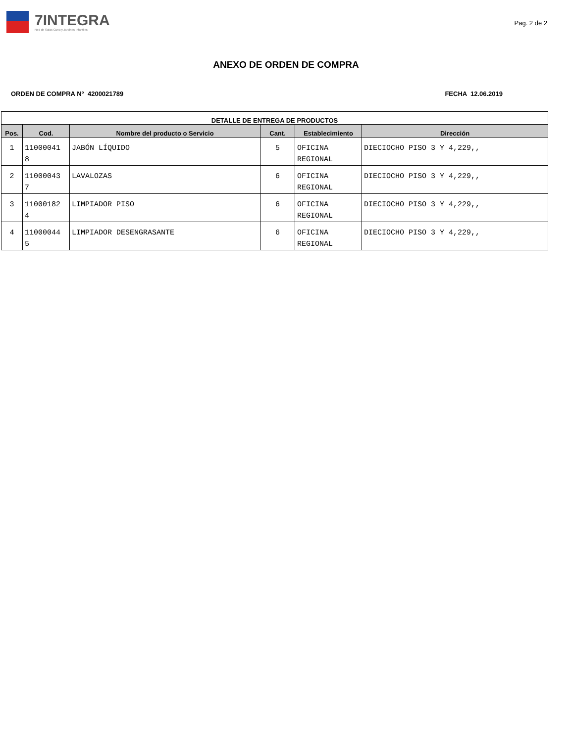7INTEGRA
Red de Salas Cuna y Jardines Infantiles
Pag. 2 de 2
ANEXO DE ORDEN DE COMPRA
ORDEN DE COMPRA N° 4200021789 FECHA 12.06.2019
| DETALLE DE ENTREGA DE PRODUCTOS | | | | | |
| --- | --- | --- | --- | --- | --- |
| Pos. | Cod. | Nombre del producto o Servicio | Cant. | Establecimiento | Dirección |
| 1 | 11000041 8 | JABÓN LÍQUIDO | 5 | OFICINA REGIONAL | DIECIOCHO PISO 3 Y 4,229,, |
| 2 | 11000043 7 | LAVALOZAS | 6 | OFICINA REGIONAL | DIECIOCHO PISO 3 Y 4,229,, |
| 3 | 11000182 4 | LIMPIADOR PISO | 6 | OFICINA REGIONAL | DIECIOCHO PISO 3 Y 4,229,, |
| 4 | 11000044 5 | LIMPIADOR DESENGRASANTE | 6 | OFICINA REGIONAL | DIECIOCHO PISO 3 Y 4,229,, |